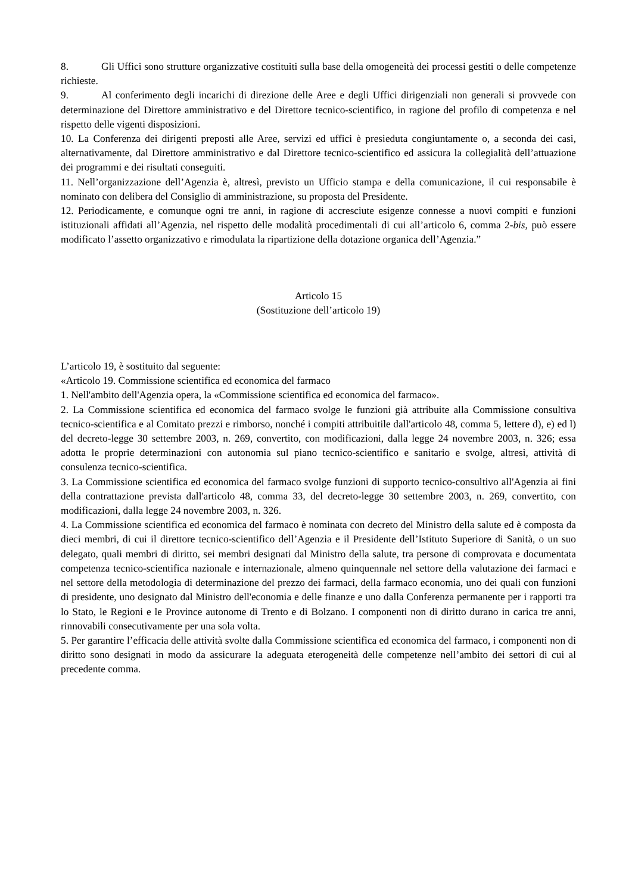8. Gli Uffici sono strutture organizzative costituiti sulla base della omogeneità dei processi gestiti o delle competenze richieste.
9. Al conferimento degli incarichi di direzione delle Aree e degli Uffici dirigenziali non generali si provvede con determinazione del Direttore amministrativo e del Direttore tecnico-scientifico, in ragione del profilo di competenza e nel rispetto delle vigenti disposizioni.
10. La Conferenza dei dirigenti preposti alle Aree, servizi ed uffici è presieduta congiuntamente o, a seconda dei casi, alternativamente, dal Direttore amministrativo e dal Direttore tecnico-scientifico ed assicura la collegialità dell’attuazione dei programmi e dei risultati conseguiti.
11. Nell’organizzazione dell’Agenzia è, altresì, previsto un Ufficio stampa e della comunicazione, il cui responsabile è nominato con delibera del Consiglio di amministrazione, su proposta del Presidente.
12. Periodicamente, e comunque ogni tre anni, in ragione di accresciute esigenze connesse a nuovi compiti e funzioni istituzionali affidati all’Agenzia, nel rispetto delle modalità procedimentali di cui all’articolo 6, comma 2-bis, può essere modificato l’assetto organizzativo e rimodulata la ripartizione della dotazione organica dell’Agenzia.”
Articolo 15
(Sostituzione dell’articolo 19)
L’articolo 19, è sostituito dal seguente:
«Articolo 19. Commissione scientifica ed economica del farmaco
1. Nell'ambito dell'Agenzia opera, la «Commissione scientifica ed economica del farmaco».
2. La Commissione scientifica ed economica del farmaco svolge le funzioni già attribuite alla Commissione consultiva tecnico-scientifica e al Comitato prezzi e rimborso, nonché i compiti attribuitile dall'articolo 48, comma 5, lettere d), e) ed l) del decreto-legge 30 settembre 2003, n. 269, convertito, con modificazioni, dalla legge 24 novembre 2003, n. 326; essa adotta le proprie determinazioni con autonomia sul piano tecnico-scientifico e sanitario e svolge, altresì, attività di consulenza tecnico-scientifica.
3. La Commissione scientifica ed economica del farmaco svolge funzioni di supporto tecnico-consultivo all'Agenzia ai fini della contrattazione prevista dall'articolo 48, comma 33, del decreto-legge 30 settembre 2003, n. 269, convertito, con modificazioni, dalla legge 24 novembre 2003, n. 326.
4. La Commissione scientifica ed economica del farmaco è nominata con decreto del Ministro della salute ed è composta da dieci membri, di cui il direttore tecnico-scientifico dell’Agenzia e il Presidente dell’Istituto Superiore di Sanità, o un suo delegato, quali membri di diritto, sei membri designati dal Ministro della salute, tra persone di comprovata e documentata competenza tecnico-scientifica nazionale e internazionale, almeno quinquennale nel settore della valutazione dei farmaci e nel settore della metodologia di determinazione del prezzo dei farmaci, della farmaco economia, uno dei quali con funzioni di presidente, uno designato dal Ministro dell'economia e delle finanze e uno dalla Conferenza permanente per i rapporti tra lo Stato, le Regioni e le Province autonome di Trento e di Bolzano. I componenti non di diritto durano in carica tre anni, rinnovabili consecutivamente per una sola volta.
5. Per garantire l’efficacia delle attività svolte dalla Commissione scientifica ed economica del farmaco, i componenti non di diritto sono designati in modo da assicurare la adeguata eterogeneità delle competenze nell’ambito dei settori di cui al precedente comma.